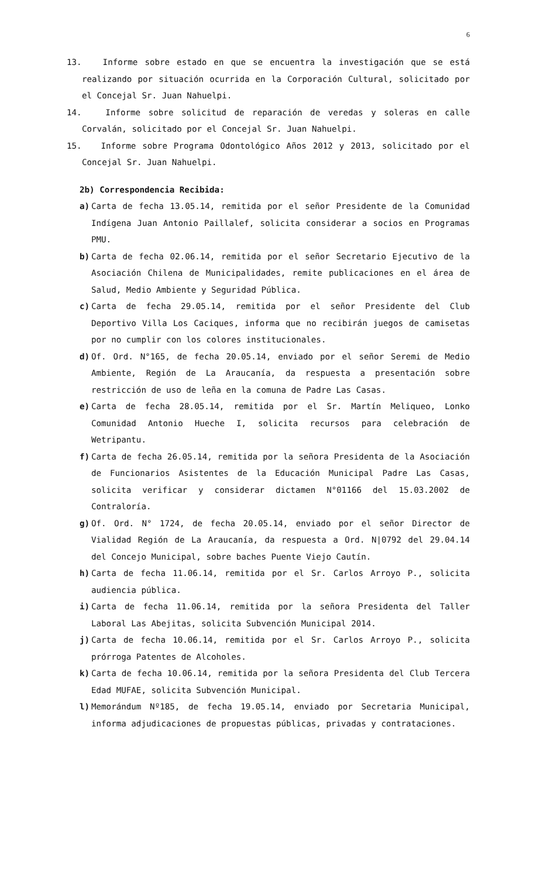6
13. Informe sobre estado en que se encuentra la investigación que se está realizando por situación ocurrida en la Corporación Cultural, solicitado por el Concejal Sr. Juan Nahuelpi.
14. Informe sobre solicitud de reparación de veredas y soleras en calle Corvalán, solicitado por el Concejal Sr. Juan Nahuelpi.
15. Informe sobre Programa Odontológico Años 2012 y 2013, solicitado por el Concejal Sr. Juan Nahuelpi.
2b) Correspondencia Recibida:
a) Carta de fecha 13.05.14, remitida por el señor Presidente de la Comunidad Indígena Juan Antonio Paillalef, solicita considerar a socios en Programas PMU.
b) Carta de fecha 02.06.14, remitida por el señor Secretario Ejecutivo de la Asociación Chilena de Municipalidades, remite publicaciones en el área de Salud, Medio Ambiente y Seguridad Pública.
c) Carta de fecha 29.05.14, remitida por el señor Presidente del Club Deportivo Villa Los Caciques, informa que no recibirán juegos de camisetas por no cumplir con los colores institucionales.
d) Of. Ord. N°165, de fecha 20.05.14, enviado por el señor Seremi de Medio Ambiente, Región de La Araucanía, da respuesta a presentación sobre restricción de uso de leña en la comuna de Padre Las Casas.
e) Carta de fecha 28.05.14, remitida por el Sr. Martín Meliqueo, Lonko Comunidad Antonio Hueche I, solicita recursos para celebración de Wetripantu.
f) Carta de fecha 26.05.14, remitida por la señora Presidenta de la Asociación de Funcionarios Asistentes de la Educación Municipal Padre Las Casas, solicita verificar y considerar dictamen N°01166 del 15.03.2002 de Contraloría.
g) Of. Ord. N° 1724, de fecha 20.05.14, enviado por el señor Director de Vialidad Región de La Araucanía, da respuesta a Ord. N|0792 del 29.04.14 del Concejo Municipal, sobre baches Puente Viejo Cautín.
h) Carta de fecha 11.06.14, remitida por el Sr. Carlos Arroyo P., solicita audiencia pública.
i) Carta de fecha 11.06.14, remitida por la señora Presidenta del Taller Laboral Las Abejitas, solicita Subvención Municipal 2014.
j) Carta de fecha 10.06.14, remitida por el Sr. Carlos Arroyo P., solicita prórroga Patentes de Alcoholes.
k) Carta de fecha 10.06.14, remitida por la señora Presidenta del Club Tercera Edad MUFAE, solicita Subvención Municipal.
l) Memorándum Nº185, de fecha 19.05.14, enviado por Secretaria Municipal, informa adjudicaciones de propuestas públicas, privadas y contrataciones.